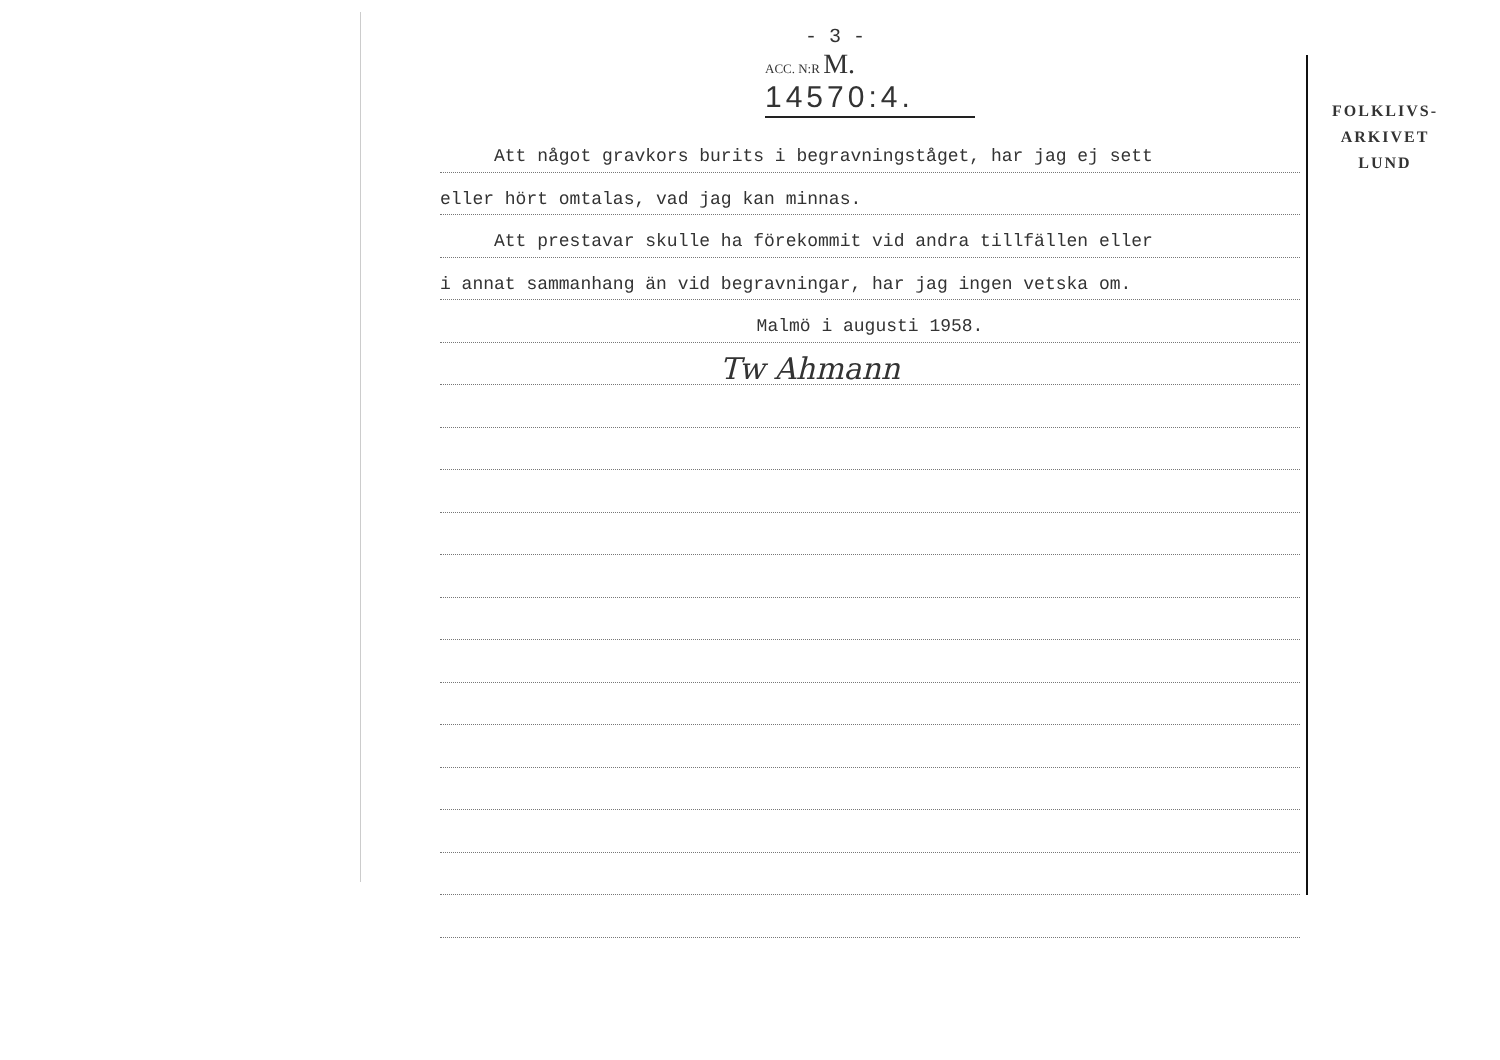- 3 -
ACC. N:R M. 14570:4.
Att något gravkors burits i begravningståget, har jag ej sett
eller hört omtalas, vad jag kan minnas.
Att prestavar skulle ha förekommit vid andra tillfällen eller
i annat sammanhang än vid begravningar, har jag ingen vetska om.
Malmö i augusti 1958.
Tw Ahmann
FOLKLIVS-
ARKIVET
LUND